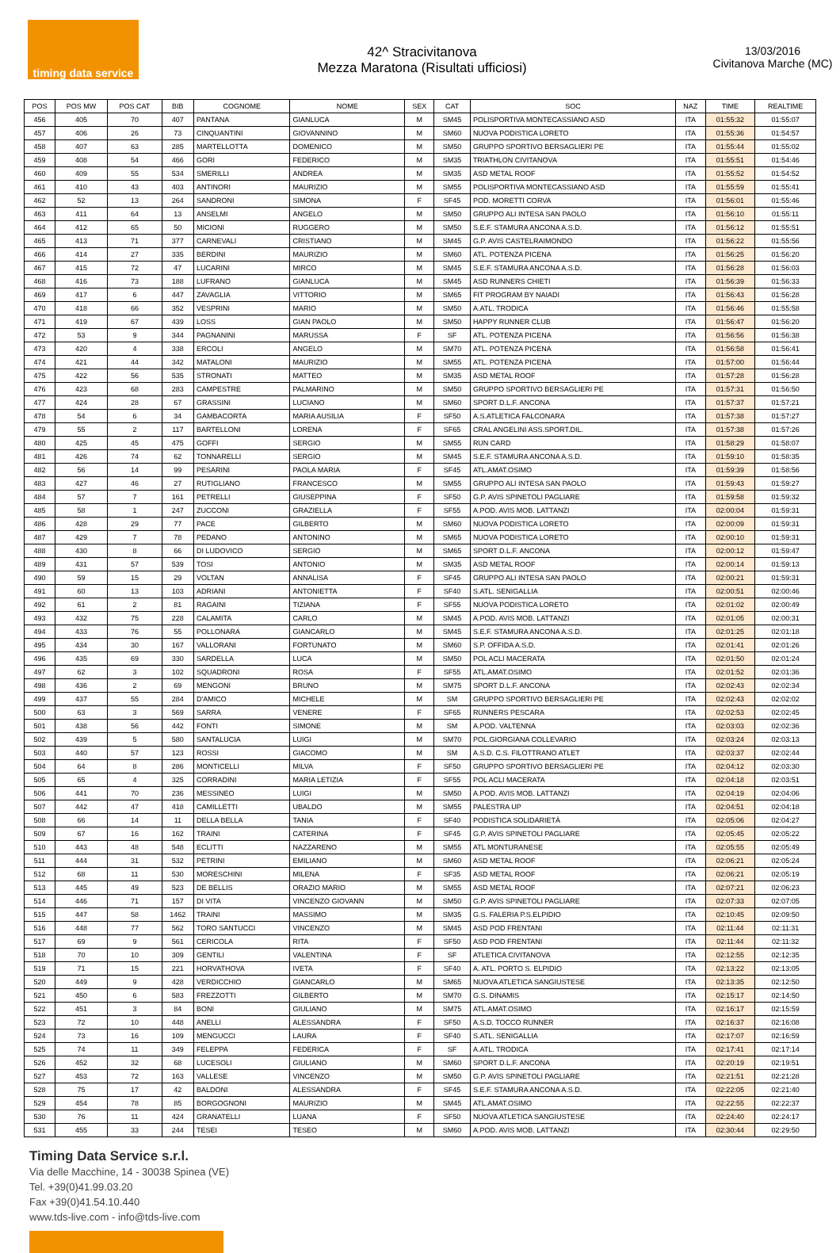timing data service
42^ Stracivitanova
Mezza Maratona (Risultati ufficiosi)
13/03/2016
Civitanova Marche (MC)
| POS | POS MW | POS CAT | BIB | COGNOME | NOME | SEX | CAT | SOC | NAZ | TIME | REALTIME |
| --- | --- | --- | --- | --- | --- | --- | --- | --- | --- | --- | --- |
| 456 | 405 | 70 | 407 | PANTANA | GIANLUCA | M | SM45 | POLISPORTIVA MONTECASSIANO ASD | ITA | 01:55:32 | 01:55:07 |
| 457 | 406 | 26 | 73 | CINQUANTINI | GIOVANNINO | M | SM60 | NUOVA PODISTICA LORETO | ITA | 01:55:36 | 01:54:57 |
| 458 | 407 | 63 | 285 | MARTELLOTTA | DOMENICO | M | SM50 | GRUPPO SPORTIVO BERSAGLIERI PE | ITA | 01:55:44 | 01:55:02 |
| 459 | 408 | 54 | 466 | GORI | FEDERICO | M | SM35 | TRIATHLON CIVITANOVA | ITA | 01:55:51 | 01:54:46 |
| 460 | 409 | 55 | 534 | SMERILLI | ANDREA | M | SM35 | ASD METAL ROOF | ITA | 01:55:52 | 01:54:52 |
| 461 | 410 | 43 | 403 | ANTINORI | MAURIZIO | M | SM55 | POLISPORTIVA MONTECASSIANO ASD | ITA | 01:55:59 | 01:55:41 |
| 462 | 52 | 13 | 264 | SANDRONI | SIMONA | F | SF45 | POD. MORETTI CORVA | ITA | 01:56:01 | 01:55:46 |
| 463 | 411 | 64 | 13 | ANSELMI | ANGELO | M | SM50 | GRUPPO ALI INTESA SAN PAOLO | ITA | 01:56:10 | 01:55:11 |
| 464 | 412 | 65 | 50 | MICIONI | RUGGERO | M | SM50 | S.E.F. STAMURA ANCONA A.S.D. | ITA | 01:56:12 | 01:55:51 |
| 465 | 413 | 71 | 377 | CARNEVALI | CRISTIANO | M | SM45 | G.P. AVIS CASTELRAIMONDO | ITA | 01:56:22 | 01:55:56 |
| 466 | 414 | 27 | 335 | BERDINI | MAURIZIO | M | SM60 | ATL. POTENZA PICENA | ITA | 01:56:25 | 01:56:20 |
| 467 | 415 | 72 | 47 | LUCARINI | MIRCO | M | SM45 | S.E.F. STAMURA ANCONA A.S.D. | ITA | 01:56:28 | 01:56:03 |
| 468 | 416 | 73 | 188 | LUFRANO | GIANLUCA | M | SM45 | ASD RUNNERS CHIETI | ITA | 01:56:39 | 01:56:33 |
| 469 | 417 | 6 | 447 | ZAVAGLIA | VITTORIO | M | SM65 | FIT PROGRAM BY NAIADI | ITA | 01:56:43 | 01:56:28 |
| 470 | 418 | 66 | 352 | VESPRINI | MARIO | M | SM50 | A.ATL. TRODICA | ITA | 01:56:46 | 01:55:58 |
| 471 | 419 | 67 | 439 | LOSS | GIAN PAOLO | M | SM50 | HAPPY RUNNER CLUB | ITA | 01:56:47 | 01:56:20 |
| 472 | 53 | 9 | 344 | PAGNANINI | MARUSSA | F | SF | ATL. POTENZA PICENA | ITA | 01:56:56 | 01:56:38 |
| 473 | 420 | 4 | 338 | ERCOLI | ANGELO | M | SM70 | ATL. POTENZA PICENA | ITA | 01:56:58 | 01:56:41 |
| 474 | 421 | 44 | 342 | MATALONI | MAURIZIO | M | SM55 | ATL. POTENZA PICENA | ITA | 01:57:00 | 01:56:44 |
| 475 | 422 | 56 | 535 | STRONATI | MATTEO | M | SM35 | ASD METAL ROOF | ITA | 01:57:28 | 01:56:28 |
| 476 | 423 | 68 | 283 | CAMPESTRE | PALMARINO | M | SM50 | GRUPPO SPORTIVO BERSAGLIERI PE | ITA | 01:57:31 | 01:56:50 |
| 477 | 424 | 28 | 67 | GRASSINI | LUCIANO | M | SM60 | SPORT D.L.F. ANCONA | ITA | 01:57:37 | 01:57:21 |
| 478 | 54 | 6 | 34 | GAMBACORTA | MARIA AUSILIA | F | SF50 | A.S.ATLETICA FALCONARA | ITA | 01:57:38 | 01:57:27 |
| 479 | 55 | 2 | 117 | BARTELLONI | LORENA | F | SF65 | CRAL ANGELINI ASS.SPORT.DIL. | ITA | 01:57:38 | 01:57:26 |
| 480 | 425 | 45 | 475 | GOFFI | SERGIO | M | SM55 | RUN CARD | ITA | 01:58:29 | 01:58:07 |
| 481 | 426 | 74 | 62 | TONNARELLI | SERGIO | M | SM45 | S.E.F. STAMURA ANCONA A.S.D. | ITA | 01:59:10 | 01:58:35 |
| 482 | 56 | 14 | 99 | PESARINI | PAOLA MARIA | F | SF45 | ATL.AMAT.OSIMO | ITA | 01:59:39 | 01:58:56 |
| 483 | 427 | 46 | 27 | RUTIGLIANO | FRANCESCO | M | SM55 | GRUPPO ALI INTESA SAN PAOLO | ITA | 01:59:43 | 01:59:27 |
| 484 | 57 | 7 | 161 | PETRELLI | GIUSEPPINA | F | SF50 | G.P. AVIS SPINETOLI PAGLIARE | ITA | 01:59:58 | 01:59:32 |
| 485 | 58 | 1 | 247 | ZUCCONI | GRAZIELLA | F | SF55 | A.POD. AVIS MOB. LATTANZI | ITA | 02:00:04 | 01:59:31 |
| 486 | 428 | 29 | 77 | PACE | GILBERTO | M | SM60 | NUOVA PODISTICA LORETO | ITA | 02:00:09 | 01:59:31 |
| 487 | 429 | 7 | 78 | PEDANO | ANTONINO | M | SM65 | NUOVA PODISTICA LORETO | ITA | 02:00:10 | 01:59:31 |
| 488 | 430 | 8 | 66 | DI LUDOVICO | SERGIO | M | SM65 | SPORT D.L.F. ANCONA | ITA | 02:00:12 | 01:59:47 |
| 489 | 431 | 57 | 539 | TOSI | ANTONIO | M | SM35 | ASD METAL ROOF | ITA | 02:00:14 | 01:59:13 |
| 490 | 59 | 15 | 29 | VOLTAN | ANNALISA | F | SF45 | GRUPPO ALI INTESA SAN PAOLO | ITA | 02:00:21 | 01:59:31 |
| 491 | 60 | 13 | 103 | ADRIANI | ANTONIETTA | F | SF40 | S.ATL. SENIGALLIA | ITA | 02:00:51 | 02:00:46 |
| 492 | 61 | 2 | 81 | RAGAINI | TIZIANA | F | SF55 | NUOVA PODISTICA LORETO | ITA | 02:01:02 | 02:00:49 |
| 493 | 432 | 75 | 228 | CALAMITA | CARLO | M | SM45 | A.POD. AVIS MOB. LATTANZI | ITA | 02:01:05 | 02:00:31 |
| 494 | 433 | 76 | 55 | POLLONARA | GIANCARLO | M | SM45 | S.E.F. STAMURA ANCONA A.S.D. | ITA | 02:01:25 | 02:01:18 |
| 495 | 434 | 30 | 167 | VALLORANI | FORTUNATO | M | SM60 | S.P. OFFIDA A.S.D. | ITA | 02:01:41 | 02:01:26 |
| 496 | 435 | 69 | 330 | SARDELLA | LUCA | M | SM50 | POL ACLI MACERATA | ITA | 02:01:50 | 02:01:24 |
| 497 | 62 | 3 | 102 | SQUADRONI | ROSA | F | SF55 | ATL.AMAT.OSIMO | ITA | 02:01:52 | 02:01:36 |
| 498 | 436 | 2 | 69 | MENGONI | BRUNO | M | SM75 | SPORT D.L.F. ANCONA | ITA | 02:02:43 | 02:02:34 |
| 499 | 437 | 55 | 284 | D'AMICO | MICHELE | M | SM | GRUPPO SPORTIVO BERSAGLIERI PE | ITA | 02:02:43 | 02:02:02 |
| 500 | 63 | 3 | 569 | SARRA | VENERE | F | SF65 | RUNNERS PESCARA | ITA | 02:02:53 | 02:02:45 |
| 501 | 438 | 56 | 442 | FONTI | SIMONE | M | SM | A.POD. VALTENNA | ITA | 02:03:03 | 02:02:36 |
| 502 | 439 | 5 | 580 | SANTALUCIA | LUIGI | M | SM70 | POL.GIORGIANA COLLEVARIO | ITA | 02:03:24 | 02:03:13 |
| 503 | 440 | 57 | 123 | ROSSI | GIACOMO | M | SM | A.S.D. C.S. FILOTTRANO ATLET | ITA | 02:03:37 | 02:02:44 |
| 504 | 64 | 8 | 286 | MONTICELLI | MILVA | F | SF50 | GRUPPO SPORTIVO BERSAGLIERI PE | ITA | 02:04:12 | 02:03:30 |
| 505 | 65 | 4 | 325 | CORRADINI | MARIA LETIZIA | F | SF55 | POL ACLI MACERATA | ITA | 02:04:18 | 02:03:51 |
| 506 | 441 | 70 | 236 | MESSINEO | LUIGI | M | SM50 | A.POD. AVIS MOB. LATTANZI | ITA | 02:04:19 | 02:04:06 |
| 507 | 442 | 47 | 418 | CAMILLETTI | UBALDO | M | SM55 | PALESTRA UP | ITA | 02:04:51 | 02:04:18 |
| 508 | 66 | 14 | 11 | DELLA BELLA | TANIA | F | SF40 | PODISTICA SOLIDARIETÀ | ITA | 02:05:06 | 02:04:27 |
| 509 | 67 | 16 | 162 | TRAINI | CATERINA | F | SF45 | G.P. AVIS SPINETOLI PAGLIARE | ITA | 02:05:45 | 02:05:22 |
| 510 | 443 | 48 | 548 | ECLITTI | NAZZARENO | M | SM55 | ATL MONTURANESE | ITA | 02:05:55 | 02:05:49 |
| 511 | 444 | 31 | 532 | PETRINI | EMILIANO | M | SM60 | ASD METAL ROOF | ITA | 02:06:21 | 02:05:24 |
| 512 | 68 | 11 | 530 | MORESCHINI | MILENA | F | SF35 | ASD METAL ROOF | ITA | 02:06:21 | 02:05:19 |
| 513 | 445 | 49 | 523 | DE BELLIS | ORAZIO MARIO | M | SM55 | ASD METAL ROOF | ITA | 02:07:21 | 02:06:23 |
| 514 | 446 | 71 | 157 | DI VITA | VINCENZO GIOVANN | M | SM50 | G.P. AVIS SPINETOLI PAGLIARE | ITA | 02:07:33 | 02:07:05 |
| 515 | 447 | 58 | 1462 | TRAINI | MASSIMO | M | SM35 | G.S. FALERIA P.S.ELPIDIO | ITA | 02:10:45 | 02:09:50 |
| 516 | 448 | 77 | 562 | TORO SANTUCCI | VINCENZO | M | SM45 | ASD POD FRENTANI | ITA | 02:11:44 | 02:11:31 |
| 517 | 69 | 9 | 561 | CERICOLA | RITA | F | SF50 | ASD POD FRENTANI | ITA | 02:11:44 | 02:11:32 |
| 518 | 70 | 10 | 309 | GENTILI | VALENTINA | F | SF | ATLETICA CIVITANOVA | ITA | 02:12:55 | 02:12:35 |
| 519 | 71 | 15 | 221 | HORVATHOVA | IVETA | F | SF40 | A. ATL. PORTO S. ELPIDIO | ITA | 02:13:22 | 02:13:05 |
| 520 | 449 | 9 | 428 | VERDICCHIO | GIANCARLO | M | SM65 | NUOVA ATLETICA SANGIUSTESE | ITA | 02:13:35 | 02:12:50 |
| 521 | 450 | 6 | 583 | FREZZOTTI | GILBERTO | M | SM70 | G.S. DINAMIS | ITA | 02:15:17 | 02:14:50 |
| 522 | 451 | 3 | 84 | BONI | GIULIANO | M | SM75 | ATL.AMAT.OSIMO | ITA | 02:16:17 | 02:15:59 |
| 523 | 72 | 10 | 448 | ANELLI | ALESSANDRA | F | SF50 | A.S.D. TOCCO RUNNER | ITA | 02:16:37 | 02:16:08 |
| 524 | 73 | 16 | 109 | MENGUCCI | LAURA | F | SF40 | S.ATL. SENIGALLIA | ITA | 02:17:07 | 02:16:59 |
| 525 | 74 | 11 | 349 | FELEPPA | FEDERICA | F | SF | A.ATL. TRODICA | ITA | 02:17:41 | 02:17:14 |
| 526 | 452 | 32 | 68 | LUCESOLI | GIULIANO | M | SM60 | SPORT D.L.F. ANCONA | ITA | 02:20:19 | 02:19:51 |
| 527 | 453 | 72 | 163 | VALLESE | VINCENZO | M | SM50 | G.P. AVIS SPINETOLI PAGLIARE | ITA | 02:21:51 | 02:21:28 |
| 528 | 75 | 17 | 42 | BALDONI | ALESSANDRA | F | SF45 | S.E.F. STAMURA ANCONA A.S.D. | ITA | 02:22:05 | 02:21:40 |
| 529 | 454 | 78 | 85 | BORGOGNONI | MAURIZIO | M | SM45 | ATL.AMAT.OSIMO | ITA | 02:22:55 | 02:22:37 |
| 530 | 76 | 11 | 424 | GRANATELLI | LUANA | F | SF50 | NUOVA ATLETICA SANGIUSTESE | ITA | 02:24:40 | 02:24:17 |
| 531 | 455 | 33 | 244 | TESEI | TESEO | M | SM60 | A.POD. AVIS MOB. LATTANZI | ITA | 02:30:44 | 02:29:50 |
Timing Data Service s.r.l.
Via delle Macchine, 14 - 30038 Spinea (VE)
Tel. +39(0)41.99.03.20
Fax +39(0)41.54.10.440
www.tds-live.com - info@tds-live.com